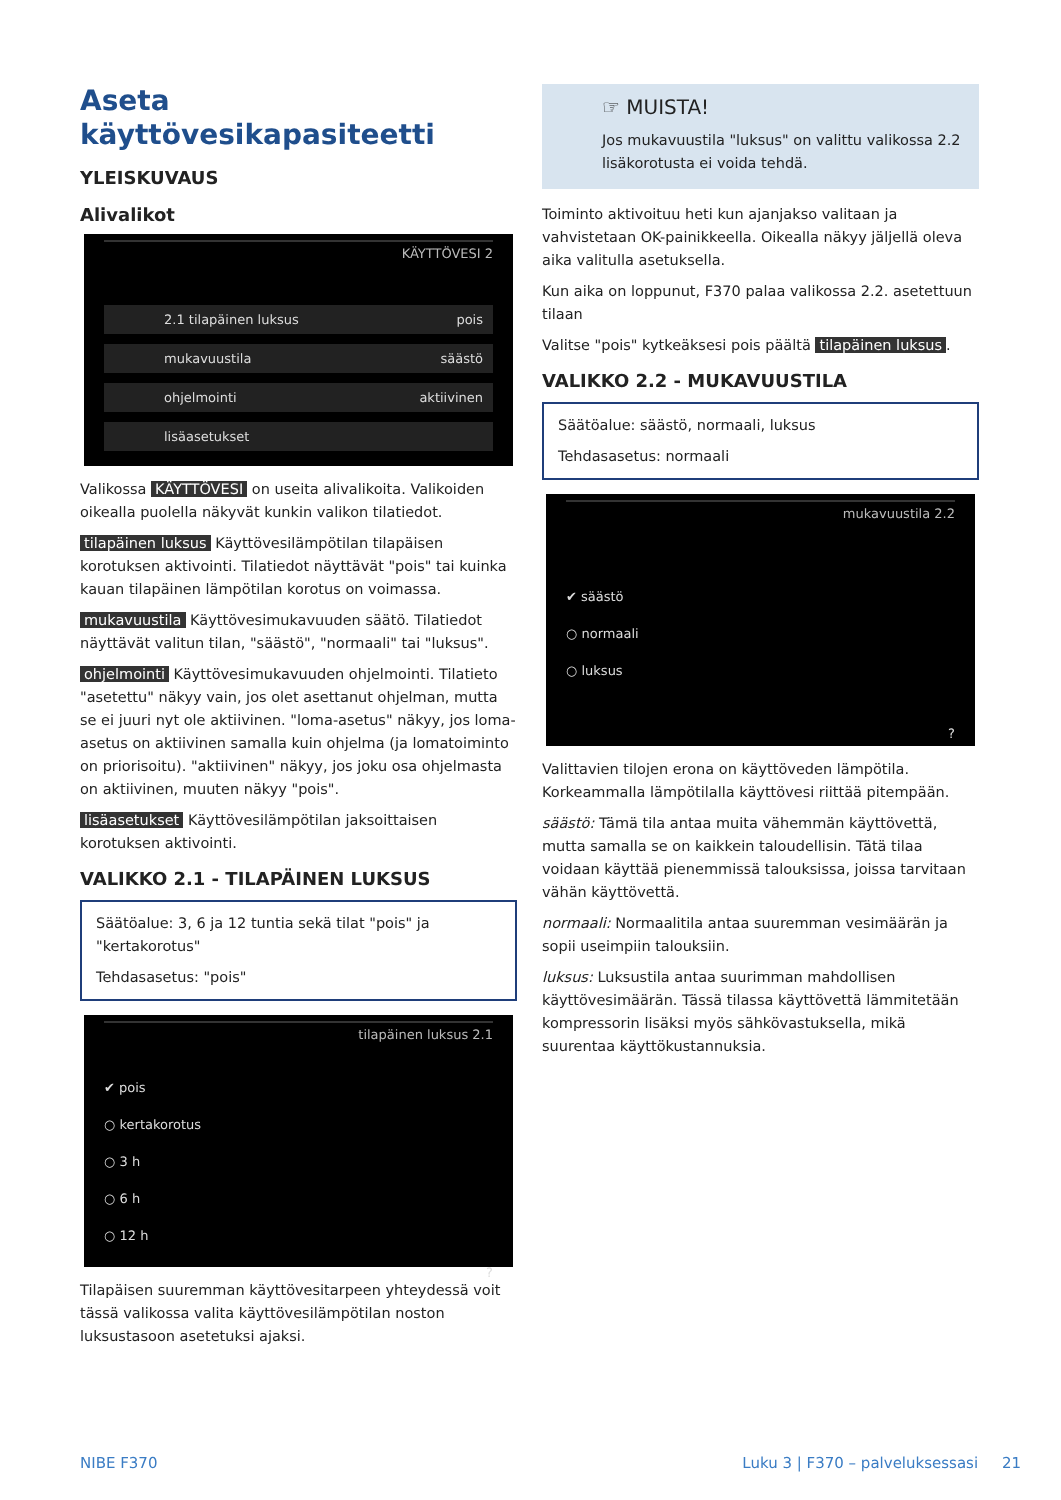Aseta käyttövesikapasiteetti
YLEISKUVAUS
Alivalikot
KÄYTTÖVESI 2
2.1 tilapäinen luksus pois
mukavuustila säästö
ohjelmointi aktiivinen
lisäasetukset
Valikossa KÄYTTÖVESI on useita alivalikoita. Valikoiden oikealla puolella näkyvät kunkin valikon tilatiedot.
tilapäinen luksus Käyttövesilämpötilan tilapäisen korotuksen aktivointi. Tilatiedot näyttävät "pois" tai kuinka kauan tilapäinen lämpötilan korotus on voimassa.
mukavuustila Käyttövesimukavuuden säätö. Tilatiedot näyttävät valitun tilan, "säästö", "normaali" tai "luksus".
ohjelmointi Käyttövesimukavuuden ohjelmointi. Tilatieto "asetettu" näkyy vain, jos olet asettanut ohjelman, mutta se ei juuri nyt ole aktiivinen. "loma-asetus" näkyy, jos loma-asetus on aktiivinen samalla kuin ohjelma (ja lomatoiminto on priorisoitu). "aktiivinen" näkyy, jos joku osa ohjelmasta on aktiivinen, muuten näkyy "pois".
lisäasetukset Käyttövesilämpötilan jaksoittaisen korotuksen aktivointi.
VALIKKO 2.1 - TILAPÄINEN LUKSUS
Säätöalue: 3, 6 ja 12 tuntia sekä tilat "pois" ja "kertakorotus"
Tehdasasetus: "pois"
tilapäinen luksus 2.1
✔ pois
○ kertakorotus
○ 3 h
○ 6 h
○ 12 h
?
Tilapäisen suuremman käyttövesitarpeen yhteydessä voit tässä valikossa valita käyttövesilämpötilan noston luksustasoon asetetuksi ajaksi.
☞ MUISTA!
Jos mukavuustila "luksus" on valittu valikossa 2.2 lisäkorotusta ei voida tehdä.
Toiminto aktivoituu heti kun ajanjakso valitaan ja vahvistetaan OK-painikkeella. Oikealla näkyy jäljellä oleva aika valitulla asetuksella.
Kun aika on loppunut, F370 palaa valikossa 2.2. asetettuun tilaan
Valitse "pois" kytkeäksesi pois päältä tilapäinen luksus.
VALIKKO 2.2 - MUKAVUUSTILA
Säätöalue: säästö, normaali, luksus
Tehdasasetus: normaali
mukavuustila 2.2
✔ säästö
○ normaali
○ luksus
?
Valittavien tilojen erona on käyttöveden lämpötila. Korkeammalla lämpötilalla käyttövesi riittää pitempään.
säästö: Tämä tila antaa muita vähemmän käyttövettä, mutta samalla se on kaikkein taloudellisin. Tätä tilaa voidaan käyttää pienemmissä talouksissa, joissa tarvitaan vähän käyttövettä.
normaali: Normaalitila antaa suuremman vesimäärän ja sopii useimpiin talouksiin.
luksus: Luksustila antaa suurimman mahdollisen käyttövesimäärän. Tässä tilassa käyttövettä lämmitetään kompressorin lisäksi myös sähkövastuksella, mikä suurentaa käyttökustannuksia.
NIBE F370 Luku 3 | F370 – palveluksessasi 21